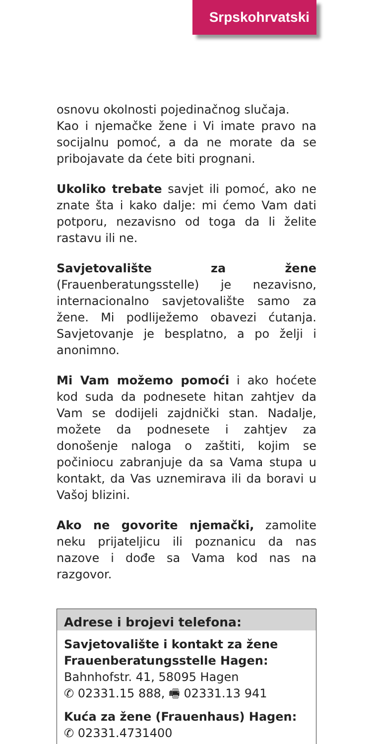Srpskohrvatski
osnovu okolnosti pojedinačnog slučaja.
Kao i njemačke žene i Vi imate pravo na socijalnu pomoć, a da ne morate da se pribojavate da ćete biti prognani.
Ukoliko trebate savjet ili pomoć, ako ne znate šta i kako dalje: mi ćemo Vam dati potporu, nezavisno od toga da li želite rastavu ili ne.
Savjetovalište za žene (Frauenberatungsstelle) je nezavisno, internacionalno savjetovalište samo za žene. Mi podliježemo obavezi ćutanja. Savjetovanje je besplatno, a po želji i anonimno.
Mi Vam možemo pomoći i ako hoćete kod suda da podnesete hitan zahtjev da Vam se dodijeli zajdnički stan. Nadalje, možete da podnesete i zahtjev za donošenje naloga o zaštiti, kojim se počiniocu zabranjuje da sa Vama stupa u kontakt, da Vas uznemirava ili da boravi u Vašoj blizini.
Ako ne govorite njemački, zamolite neku prijateljicu ili poznanicu da nas nazove i dođe sa Vama kod nas na razgovor.
Adrese i brojevi telefona:
Savjetovalište i kontakt za žene
Frauenberatungsstelle Hagen:
Bahnhofstr. 41, 58095 Hagen
✆ 02331.15 888, 🖷 02331.13 941
Kuća za žene (Frauenhaus) Hagen:
✆ 02331.4731400